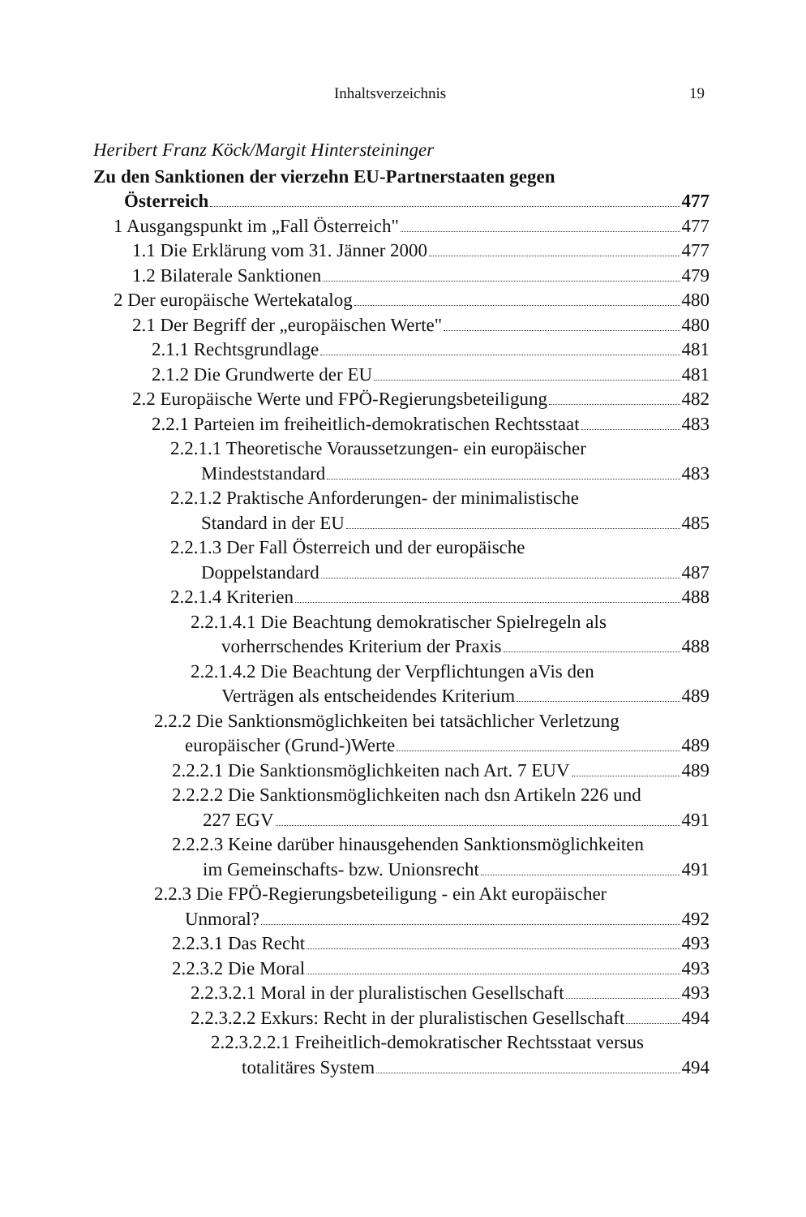Inhaltsverzeichnis 19
Heribert Franz Köck/Margit Hintersteininger
Zu den Sanktionen der vierzehn EU-Partnerstaaten gegen
Österreich 477
1 Ausgangspunkt im „Fall Österreich" 477
1.1 Die Erklärung vom 31. Jänner 2000 477
1.2 Bilaterale Sanktionen 479
2 Der europäische Wertekatalog 480
2.1 Der Begriff der „europäischen Werte" 480
2.1.1 Rechtsgrundlage 481
2.1.2 Die Grundwerte der EU 481
2.2 Europäische Werte und FPÖ-Regierungsbeteiligung 482
2.2.1 Parteien im freiheitlich-demokratischen Rechtsstaat 483
2.2.1.1 Theoretische Voraussetzungen- ein europäischer
Mindeststandard 483
2.2.1.2 Praktische Anforderungen- der minimalistische
Standard in der EU 485
2.2.1.3 Der Fall Österreich und der europäische
Doppelstandard 487
2.2.1.4 Kriterien 488
2.2.1.4.1 Die Beachtung demokratischer Spielregeln als
vorherrschendes Kriterium der Praxis 488
2.2.1.4.2 Die Beachtung der Verpflichtungen aVis den
Verträgen als entscheidendes Kriterium 489
2.2.2 Die Sanktionsmöglichkeiten bei tatsächlicher Verletzung
europäischer (Grund-)Werte 489
2.2.2.1 Die Sanktionsmöglichkeiten nach Art. 7 EUV 489
2.2.2.2 Die Sanktionsmöglichkeiten nach dsn Artikeln 226 und
227 EGV 491
2.2.2.3 Keine darüber hinausgehenden Sanktionsmöglichkeiten
im Gemeinschafts- bzw. Unionsrecht 491
2.2.3 Die FPÖ-Regierungsbeteiligung - ein Akt europäischer
Unmoral? 492
2.2.3.1 Das Recht 493
2.2.3.2 Die Moral 493
2.2.3.2.1 Moral in der pluralistischen Gesellschaft 493
2.2.3.2.2 Exkurs: Recht in der pluralistischen Gesellschaft 494
2.2.3.2.2.1 Freiheitlich-demokratischer Rechtsstaat versus
totalitäres System 494